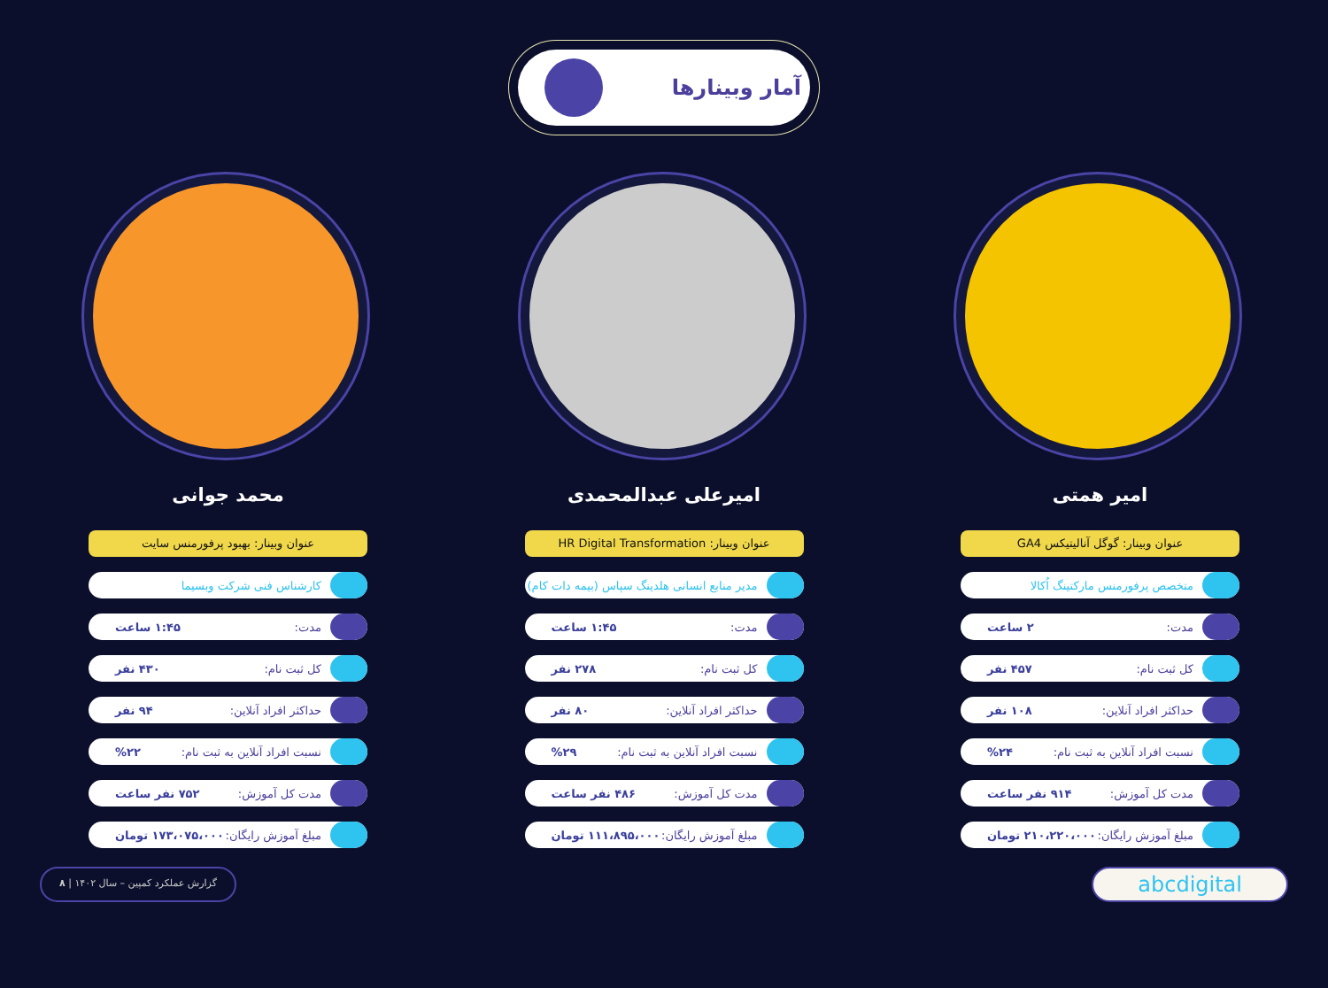آمار وبینارها
امیر همتی
عنوان وبینار: گوگل آنالیتیکس GA4
متخصص پرفورمنس مارکتینگ اُکالا
مدت: ۲ ساعت
کل ثبت نام: ۴۵۷ نفر
حداکثر افراد آنلاین: ۱۰۸ نفر
نسبت افراد آنلاین به ثبت نام:%۲۴
مدت کل آموزش: ۹۱۴ نفر ساعت
مبلغ آموزش رایگان: ۲۱۰،۲۲۰،۰۰۰ تومان
امیرعلی عبدالمحمدی
عنوان وبینار: HR Digital Transformation
مدیر منابع انسانی هلدینگ سپاس (بیمه دات کام)
مدت: ۱:۴۵ ساعت
کل ثبت نام: ۲۷۸ نفر
حداکثر افراد آنلاین: ۸۰ نفر
نسبت افراد آنلاین به ثبت نام:%۲۹
مدت کل آموزش: ۴۸۶ نفر ساعت
مبلغ آموزش رایگان: ۱۱۱،۸۹۵،۰۰۰ تومان
محمد جوانی
عنوان وبینار: بهبود پرفورمنس سایت
کارشناس فنی شرکت وبسیما
مدت: ۱:۴۵ ساعت
کل ثبت نام: ۴۳۰ نفر
حداکثر افراد آنلاین: ۹۴ نفر
نسبت افراد آنلاین به ثبت نام:%۲۲
مدت کل آموزش: ۷۵۲ نفر ساعت
مبلغ آموزش رایگان: ۱۷۳،۰۷۵،۰۰۰ تومان
abcdigital
گزارش عملکرد کمپین – سال ۱۴۰۲ | ۸